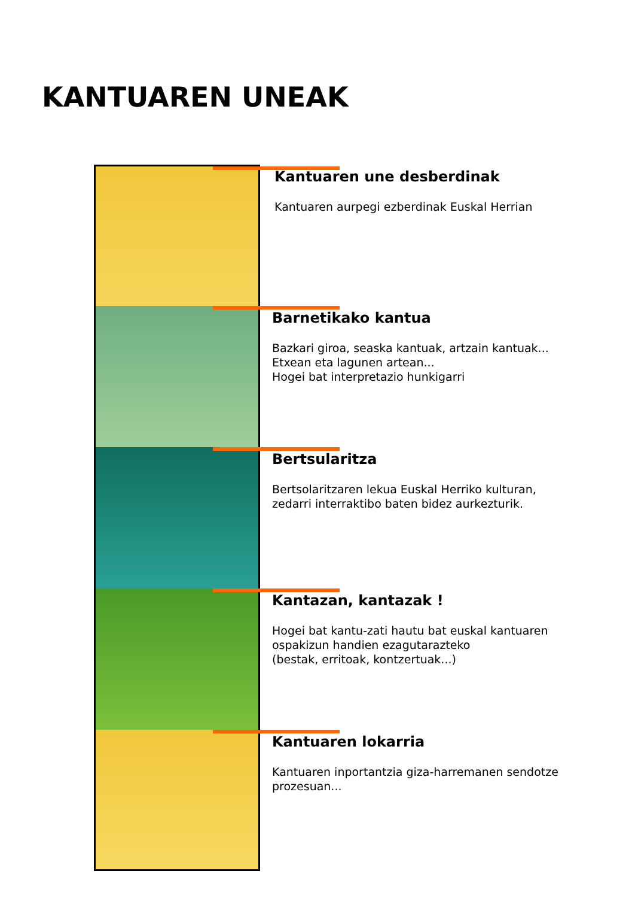KANTUAREN UNEAK
Kantuaren une desberdinak
Kantuaren aurpegi ezberdinak Euskal Herrian
Barnetikako kantua
Bazkari giroa, seaska kantuak, artzain kantuak...
Etxean eta lagunen artean...
Hogei bat interpretazio hunkigarri
Bertsularitza
Bertsolaritzaren lekua Euskal Herriko kulturan, zedarri interraktibo baten bidez aurkezturik.
Kantazan, kantazak !
Hogei bat kantu-zati hautu bat euskal kantuaren ospakizun handien ezagutarazteko
(bestak, erritoak, kontzertuak...)
Kantuaren lokarria
Kantuaren inportantzia giza-harremanen sendotze prozesuan...